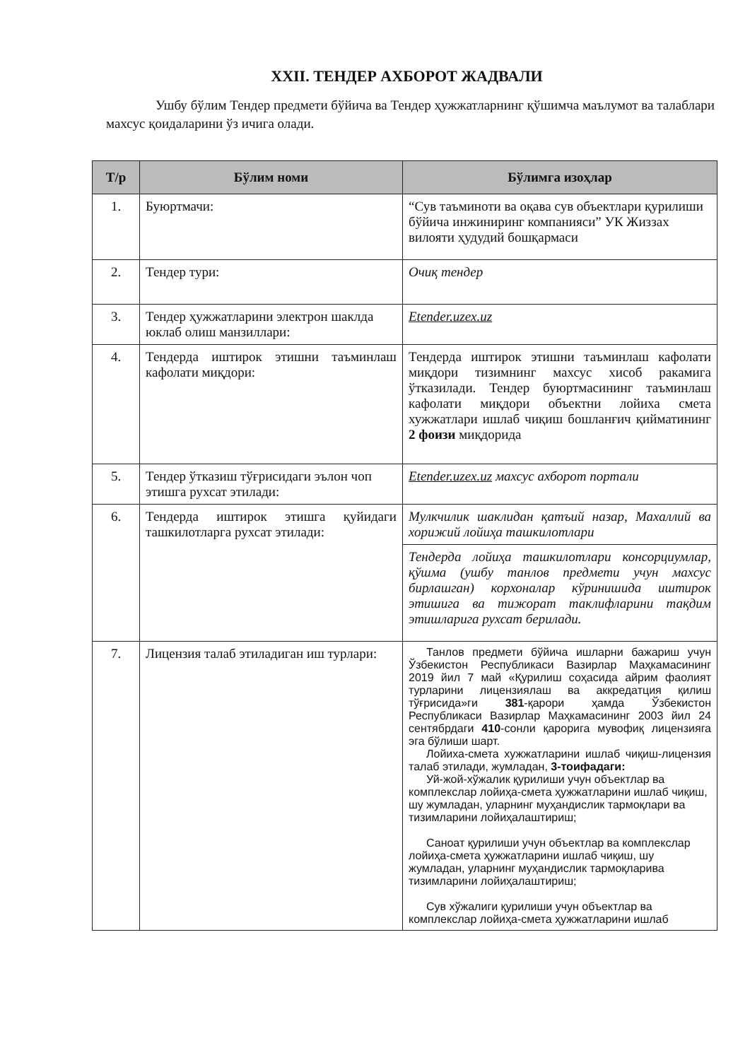XXII. ТЕНДЕР АХБОРОТ ЖАДВАЛИ
Ушбу бўлим Тендер предмети бўйича ва Тендер ҳужжатларнинг қўшимча маълумот ва талаблари махсус қоидаларини ўз ичига олади.
| Т/р | Бўлим номи | Бўлимга изоҳлар |
| --- | --- | --- |
| 1. | Буюртмачи: | “Сув таъминоти ва оқава сув объектлари қурилиши бўйича инжиниринг компанияси” УК Жиззах вилояти ҳудудий бошқармаси |
| 2. | Тендер тури: | Очиқ тендер |
| 3. | Тендер ҳужжатларини электрон шаклда юклаб олиш манзиллари: | Etender.uzex.uz |
| 4. | Тендерда иштирок этишни таъминлаш кафолати миқдори: | Тендерда иштирок этишни таъминлаш кафолати миқдори тизимнинг махсус хисоб ракамига ўтказилади. Тендер буюртмасининг таъминлаш кафолати миқдори объектни лойиха смета хужжатлари ишлаб чиқиш бошланғич қийматининг 2 фоизи миқдорида |
| 5. | Тендер ўтказиш тўғрисидаги эълон чоп этишга рухсат этилади: | Etender.uzex.uz махсус ахборот портали |
| 6. | Тендерда иштирок этишга қуйидаги ташкилотларга рухсат этилади: | Мулкчилик шаклидан қатъий назар, Махаллий ва хорижий лойиҳа ташкилотлари |
| | | Тендерда лойиҳа ташкилотлари консорциумлар, қўшма (ушбу танлов предмети учун махсус бирлашган) корхоналар кўринишида иштирок этишига ва тижорат таклифларини тақдим этишларига рухсат берилади. |
| 7. | Лицензия талаб этиладиган иш турлари: | Танлов предмети бўйича ишларни бажариш учун Ўзбекистон Республикаси Вазирлар Маҳкамасининг 2019 йил 7 май «Қурилиш соҳасида айрим фаолият турларини лицензиялаш ва аккредатция қилиш тўғрисида»ги 381 -қарори ҳамда Ўзбекистон Республикаси Вазирлар Маҳкамасининг 2003 йил 24 сентябрдаги 410 -сонли қарорига мувофиқ лицензияга эга бўлиши шарт. Лойиха-смета хужжатларини ишлаб чиқиш-лицензия талаб этилади, жумладан, 3-тоифадаги: Уй-жой-хўжалик қурилиши учун объектлар ва комплекслар лойиҳа-смета ҳужжатларини ишлаб чиқиш, шу жумладан, уларнинг муҳандислик тармоқлари ва тизимларини лойиҳалаштириш; Саноат қурилиши учун объектлар ва комплекслар лойиҳа-смета ҳужжатларини ишлаб чиқиш, шу жумладан, уларнинг муҳандислик тармоқларива тизимларини лойиҳалаштириш; Сув хўжалиги қурилиши учун объектлар ва комплекслар лойиҳа-смета ҳужжатларини ишлаб |